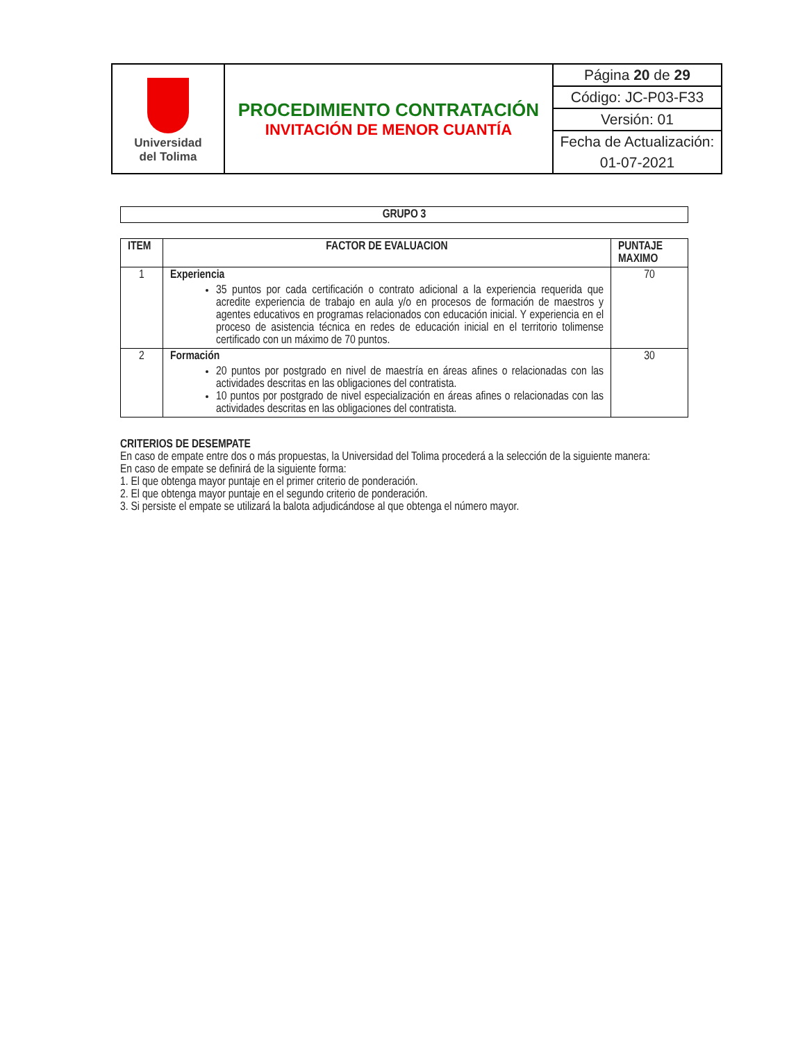| Universidad del Tolima | PROCEDIMIENTO CONTRATACIÓN INVITACIÓN DE MENOR CUANTÍA | Página 20 de 29 |
| | | Código: JC-P03-F33 |
| | | Versión: 01 |
| | | Fecha de Actualización: |
| | | 01-07-2021 |
GRUPO 3
| ITEM | FACTOR DE EVALUACION | PUNTAJE MAXIMO |
| --- | --- | --- |
| 1 | Experiencia 35 puntos por cada certificación o contrato adicional a la experiencia requerida que acredite experiencia de trabajo en aula y/o en procesos de formación de maestros y agentes educativos en programas relacionados con educación inicial. Y experiencia en el proceso de asistencia técnica en redes de educación inicial en el territorio tolimense certificado con un máximo de 70 puntos. | 70 |
| 2 | Formación 20 puntos por postgrado en nivel de maestría en áreas afines o relacionadas con las actividades descritas en las obligaciones del contratista. 10 puntos por postgrado de nivel especialización en áreas afines o relacionadas con las actividades descritas en las obligaciones del contratista. | 30 |
CRITERIOS DE DESEMPATE
En caso de empate entre dos o más propuestas, la Universidad del Tolima procederá a la selección de la siguiente manera:
En caso de empate se definirá de la siguiente forma:
1. El que obtenga mayor puntaje en el primer criterio de ponderación.
2. El que obtenga mayor puntaje en el segundo criterio de ponderación.
3. Si persiste el empate se utilizará la balota adjudicándose al que obtenga el número mayor.